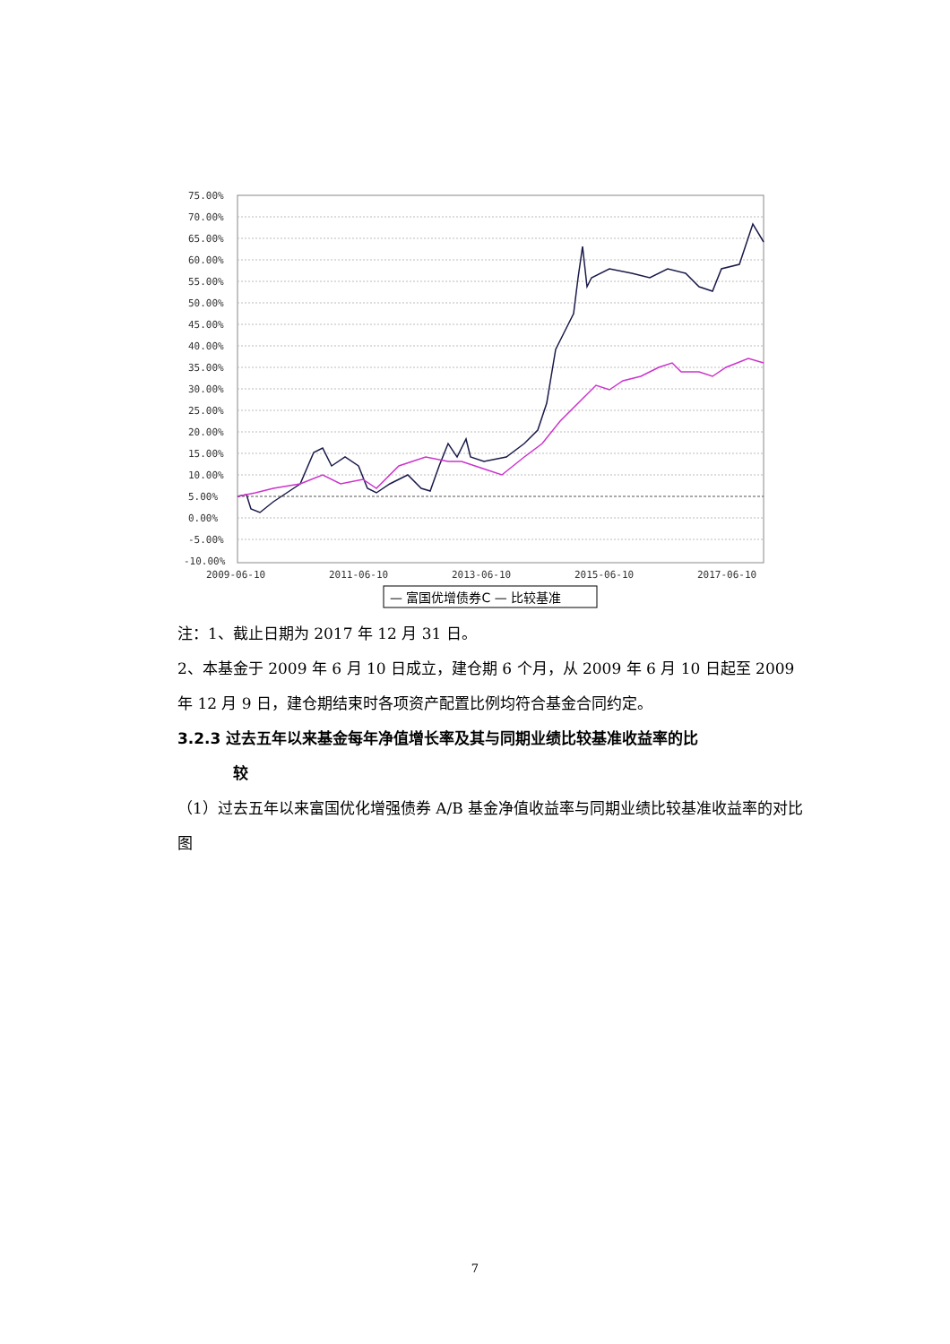75.00%
70.00%
65.00%
60.00%
55.00%
50.00%
45.00%
40.00%
35.00%
30.00%
25.00%
20.00%
15.00%
10.00%
5.00%
0.00%
-5.00%
-10.00%
2009-06-10
2011-06-10
2013-06-10
2015-06-10
2017-06-10
— 富国优增债券C — 比较基准
注：1、截止日期为 2017 年 12 月 31 日。
2、本基金于 2009 年 6 月 10 日成立，建仓期 6 个月，从 2009 年 6 月 10 日起至 2009 年 12 月 9 日，建仓期结束时各项资产配置比例均符合基金合同约定。
3.2.3 过去五年以来基金每年净值增长率及其与同期业绩比较基准收益率的比
较
（1）过去五年以来富国优化增强债券 A/B 基金净值收益率与同期业绩比较基准收益率的对比图
7